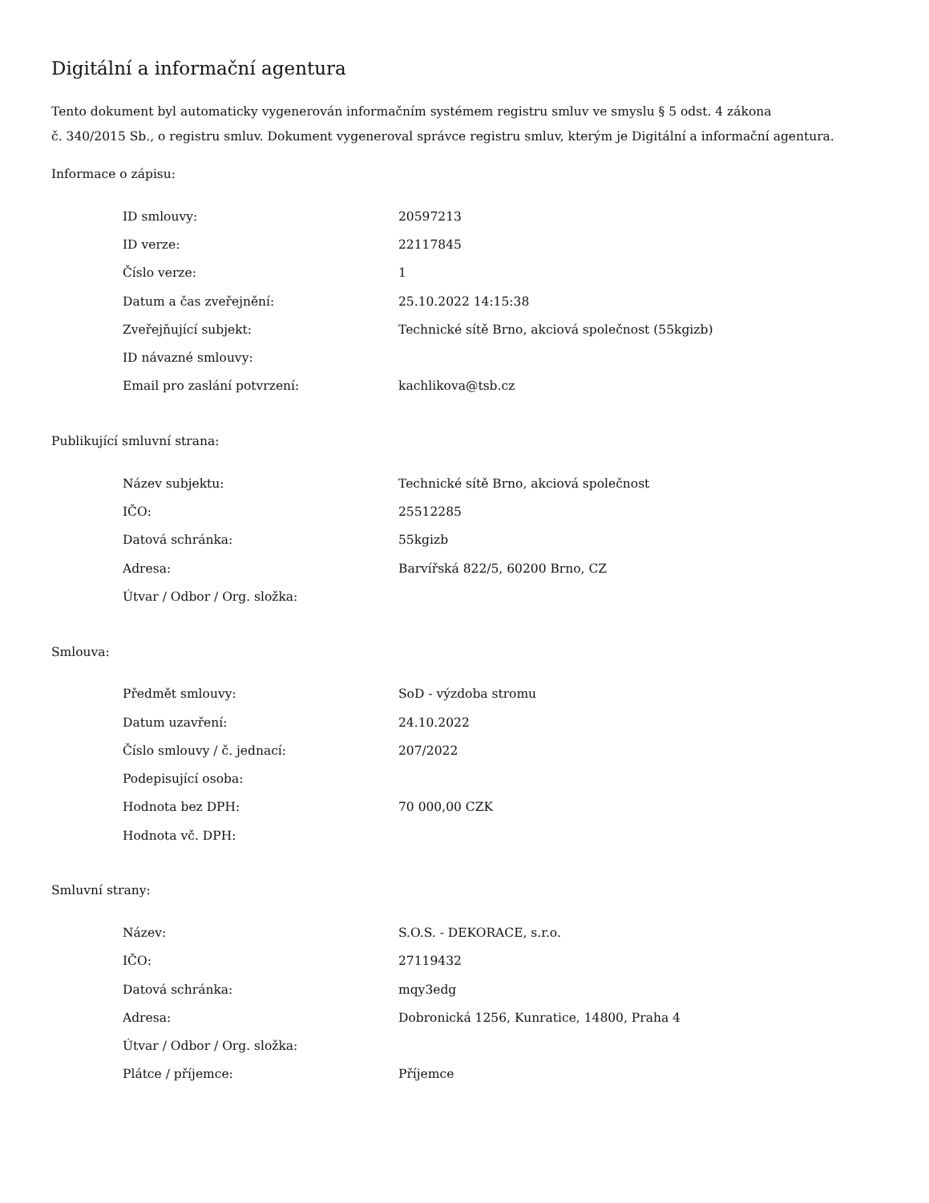Digitální a informační agentura
Tento dokument byl automaticky vygenerován informačním systémem registru smluv ve smyslu § 5 odst. 4 zákona
č. 340/2015 Sb., o registru smluv. Dokument vygeneroval správce registru smluv, kterým je Digitální a informační agentura.
Informace o zápisu:
| ID smlouvy: | 20597213 |
| ID verze: | 22117845 |
| Číslo verze: | 1 |
| Datum a čas zveřejnění: | 25.10.2022 14:15:38 |
| Zveřejňující subjekt: | Technické sítě Brno, akciová společnost (55kgizb) |
| ID návazné smlouvy: | |
| Email pro zaslání potvrzení: | kachlikova@tsb.cz |
Publikující smluvní strana:
| Název subjektu: | Technické sítě Brno, akciová společnost |
| IČO: | 25512285 |
| Datová schránka: | 55kgizb |
| Adresa: | Barvířská 822/5, 60200 Brno, CZ |
| Útvar / Odbor / Org. složka: | |
Smlouva:
| Předmět smlouvy: | SoD - výzdoba stromu |
| Datum uzavření: | 24.10.2022 |
| Číslo smlouvy / č. jednací: | 207/2022 |
| Podepisující osoba: | |
| Hodnota bez DPH: | 70 000,00 CZK |
| Hodnota vč. DPH: | |
Smluvní strany:
| Název: | S.O.S. - DEKORACE, s.r.o. |
| IČO: | 27119432 |
| Datová schránka: | mqy3edg |
| Adresa: | Dobronická 1256, Kunratice, 14800, Praha 4 |
| Útvar / Odbor / Org. složka: | |
| Plátce / příjemce: | Příjemce |